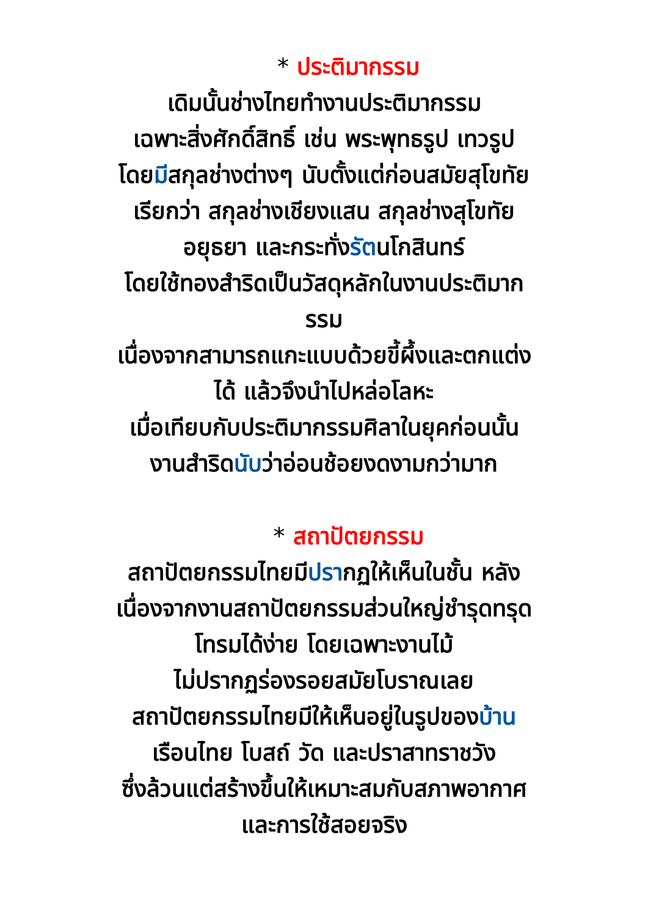* ประติมากรรม
เดิมนั้นช่างไทยทำงานประติมากรรม
เฉพาะสิ่งศักดิ์สิทธิ์ เช่น พระพุทธรูป เทวรูป
โดยมีสกุลช่างต่างๆ นับตั้งแต่ก่อนสมัยสุโขทัย
เรียกว่า สกุลช่างเชียงแสน สกุลช่างสุโขทัย
อยุธยา และกระทั่งรัตนโกสินทร์
โดยใช้ทองสำริดเป็นวัสดุหลักในงานประติมาก
รรม
เนื่องจากสามารถแกะแบบด้วยขี้ผึ้งและตกแต่ง
ได้ แล้วจึงนำไปหล่อโลหะ
เมื่อเทียบกับประติมากรรมศิลาในยุคก่อนนั้น
งานสำริดนับว่าอ่อนช้อยงดงามกว่ามาก
* สถาปัตยกรรม
สถาปัตยกรรมไทยมีปรากฏให้เห็นในชั้น หลัง
เนื่องจากงานสถาปัตยกรรมส่วนใหญ่ชำรุดทรุด
โทรมได้ง่าย โดยเฉพาะงานไม้
ไม่ปรากฏร่องรอยสมัยโบราณเลย
สถาปัตยกรรมไทยมีให้เห็นอยู่ในรูปของบ้าน
เรือนไทย โบสถ์ วัด และปราสาทราชวัง
ซึ่งล้วนแต่สร้างขึ้นให้เหมาะสมกับสภาพอากาศ
และการใช้สอยจริง